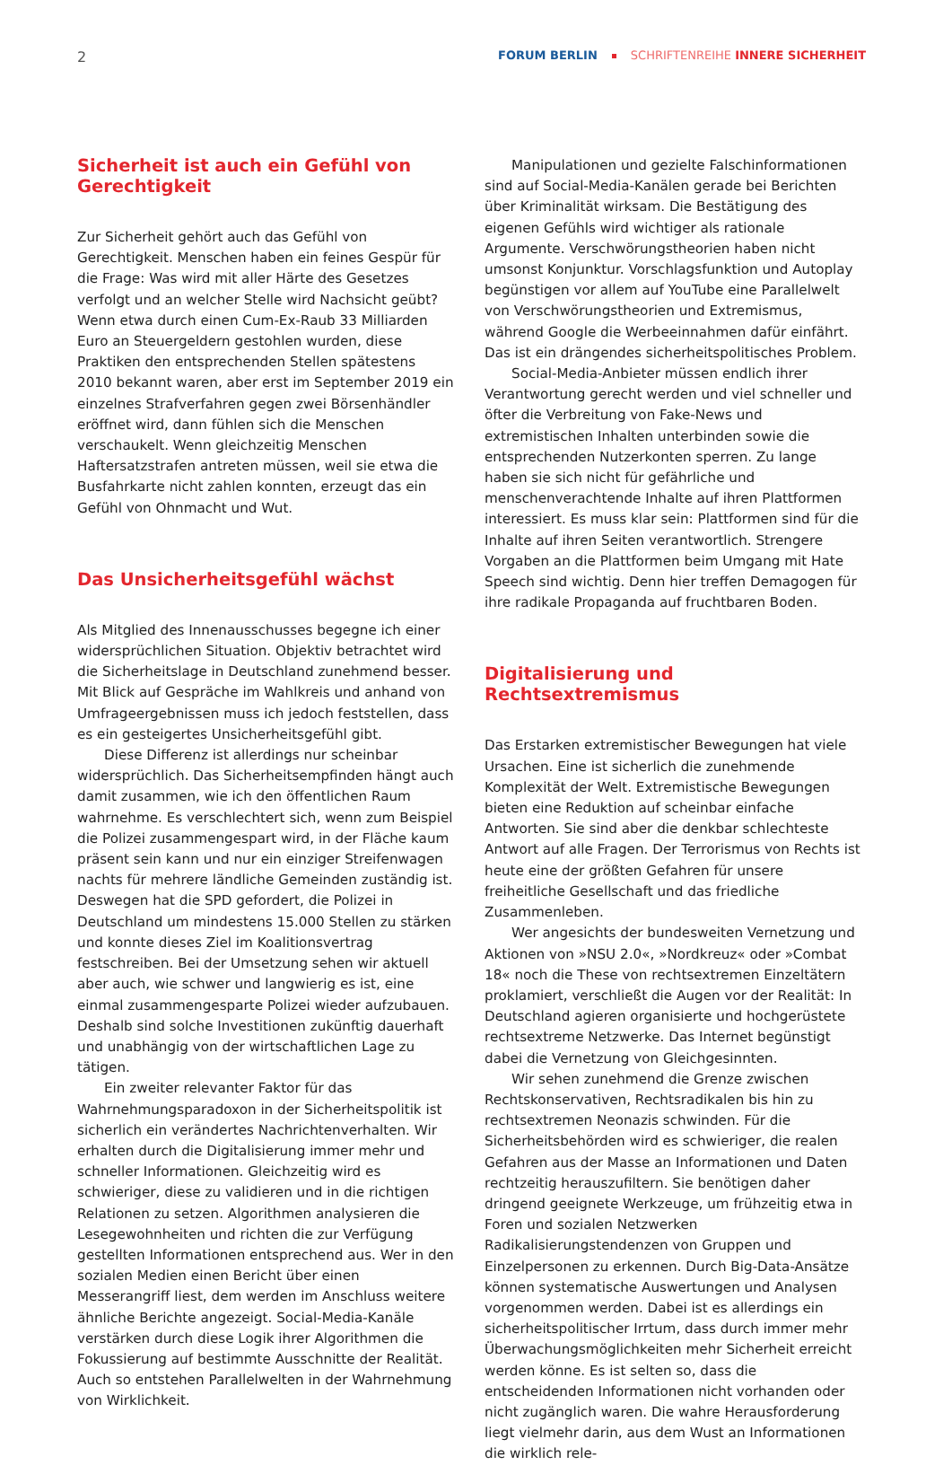2 FORUM BERLIN SCHRIFTENREIHE INNERE SICHERHEIT
Sicherheit ist auch ein Gefühl von Gerechtigkeit
Zur Sicherheit gehört auch das Gefühl von Gerechtigkeit. Menschen haben ein feines Gespür für die Frage: Was wird mit aller Härte des Gesetzes verfolgt und an welcher Stelle wird Nachsicht geübt? Wenn etwa durch einen Cum-Ex-Raub 33 Milliarden Euro an Steuergeldern gestohlen wurden, diese Praktiken den entsprechenden Stellen spätestens 2010 bekannt waren, aber erst im September 2019 ein einzelnes Strafverfahren gegen zwei Börsenhändler eröffnet wird, dann fühlen sich die Menschen verschaukelt. Wenn gleichzeitig Menschen Haftersatzstrafen antreten müssen, weil sie etwa die Busfahrkarte nicht zahlen konnten, erzeugt das ein Gefühl von Ohnmacht und Wut.
Das Unsicherheitsgefühl wächst
Als Mitglied des Innenausschusses begegne ich einer widersprüchlichen Situation. Objektiv betrachtet wird die Sicherheitslage in Deutschland zunehmend besser. Mit Blick auf Gespräche im Wahlkreis und anhand von Umfrageergebnissen muss ich jedoch feststellen, dass es ein gesteigertes Unsicherheitsgefühl gibt.
Diese Differenz ist allerdings nur scheinbar widersprüchlich. Das Sicherheitsempfinden hängt auch damit zusammen, wie ich den öffentlichen Raum wahrnehme. Es verschlechtert sich, wenn zum Beispiel die Polizei zusammengespart wird, in der Fläche kaum präsent sein kann und nur ein einziger Streifenwagen nachts für mehrere ländliche Gemeinden zuständig ist. Deswegen hat die SPD gefordert, die Polizei in Deutschland um mindestens 15.000 Stellen zu stärken und konnte dieses Ziel im Koalitionsvertrag festschreiben. Bei der Umsetzung sehen wir aktuell aber auch, wie schwer und langwierig es ist, eine einmal zusammengesparte Polizei wieder aufzubauen. Deshalb sind solche Investitionen zukünftig dauerhaft und unabhängig von der wirtschaftlichen Lage zu tätigen.
Ein zweiter relevanter Faktor für das Wahrnehmungsparadoxon in der Sicherheitspolitik ist sicherlich ein verändertes Nachrichtenverhalten. Wir erhalten durch die Digitalisierung immer mehr und schneller Informationen. Gleichzeitig wird es schwieriger, diese zu validieren und in die richtigen Relationen zu setzen. Algorithmen analysieren die Lesegewohnheiten und richten die zur Verfügung gestellten Informationen entsprechend aus. Wer in den sozialen Medien einen Bericht über einen Messerangriff liest, dem werden im Anschluss weitere ähnliche Berichte angezeigt. Social-Media-Kanäle verstärken durch diese Logik ihrer Algorithmen die Fokussierung auf bestimmte Ausschnitte der Realität. Auch so entstehen Parallelwelten in der Wahrnehmung von Wirklichkeit.
Manipulationen und gezielte Falschinformationen sind auf Social-Media-Kanälen gerade bei Berichten über Kriminalität wirksam. Die Bestätigung des eigenen Gefühls wird wichtiger als rationale Argumente. Verschwörungstheorien haben nicht umsonst Konjunktur. Vorschlagsfunktion und Autoplay begünstigen vor allem auf YouTube eine Parallelwelt von Verschwörungstheorien und Extremismus, während Google die Werbeeinnahmen dafür einfährt. Das ist ein drängendes sicherheitspolitisches Problem.
Social-Media-Anbieter müssen endlich ihrer Verantwortung gerecht werden und viel schneller und öfter die Verbreitung von Fake-News und extremistischen Inhalten unterbinden sowie die entsprechenden Nutzerkonten sperren. Zu lange haben sie sich nicht für gefährliche und menschenverachtende Inhalte auf ihren Plattformen interessiert. Es muss klar sein: Plattformen sind für die Inhalte auf ihren Seiten verantwortlich. Strengere Vorgaben an die Plattformen beim Umgang mit Hate Speech sind wichtig. Denn hier treffen Demagogen für ihre radikale Propaganda auf fruchtbaren Boden.
Digitalisierung und Rechtsextremismus
Das Erstarken extremistischer Bewegungen hat viele Ursachen. Eine ist sicherlich die zunehmende Komplexität der Welt. Extremistische Bewegungen bieten eine Reduktion auf scheinbar einfache Antworten. Sie sind aber die denkbar schlechteste Antwort auf alle Fragen. Der Terrorismus von Rechts ist heute eine der größten Gefahren für unsere freiheitliche Gesellschaft und das friedliche Zusammenleben.
Wer angesichts der bundesweiten Vernetzung und Aktionen von »NSU 2.0«, »Nordkreuz« oder »Combat 18« noch die These von rechtsextremen Einzeltätern proklamiert, verschließt die Augen vor der Realität: In Deutschland agieren organisierte und hochgerüstete rechtsextreme Netzwerke. Das Internet begünstigt dabei die Vernetzung von Gleichgesinnten.
Wir sehen zunehmend die Grenze zwischen Rechtskonservativen, Rechtsradikalen bis hin zu rechtsextremen Neonazis schwinden. Für die Sicherheitsbehörden wird es schwieriger, die realen Gefahren aus der Masse an Informationen und Daten rechtzeitig herauszufiltern. Sie benötigen daher dringend geeignete Werkzeuge, um frühzeitig etwa in Foren und sozialen Netzwerken Radikalisierungstendenzen von Gruppen und Einzelpersonen zu erkennen. Durch Big-Data-Ansätze können systematische Auswertungen und Analysen vorgenommen werden. Dabei ist es allerdings ein sicherheitspolitischer Irrtum, dass durch immer mehr Überwachungsmöglichkeiten mehr Sicherheit erreicht werden könne. Es ist selten so, dass die entscheidenden Informationen nicht vorhanden oder nicht zugänglich waren. Die wahre Herausforderung liegt vielmehr darin, aus dem Wust an Informationen die wirklich rele-